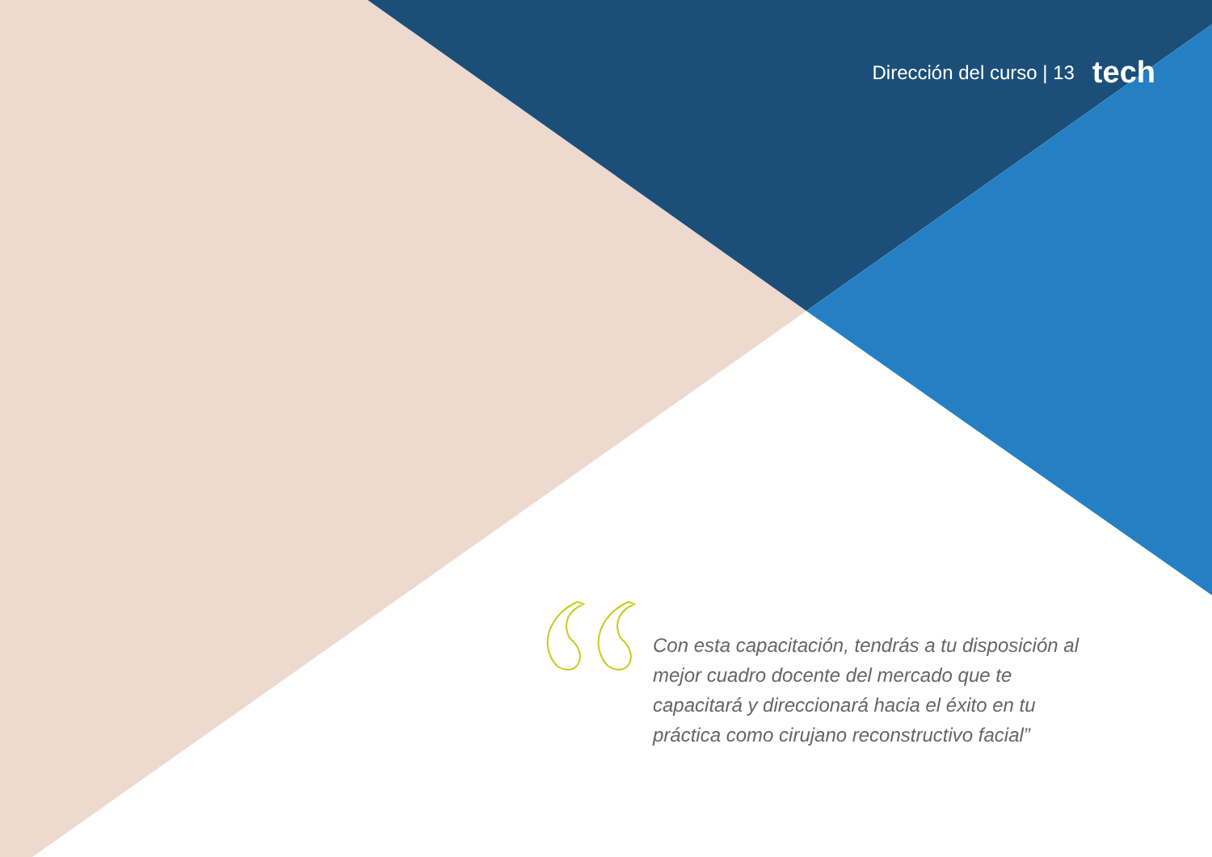Dirección del curso | 13 tech
Con esta capacitación, tendrás a tu disposición al mejor cuadro docente del mercado que te capacitará y direccionará hacia el éxito en tu práctica como cirujano reconstructivo facial”